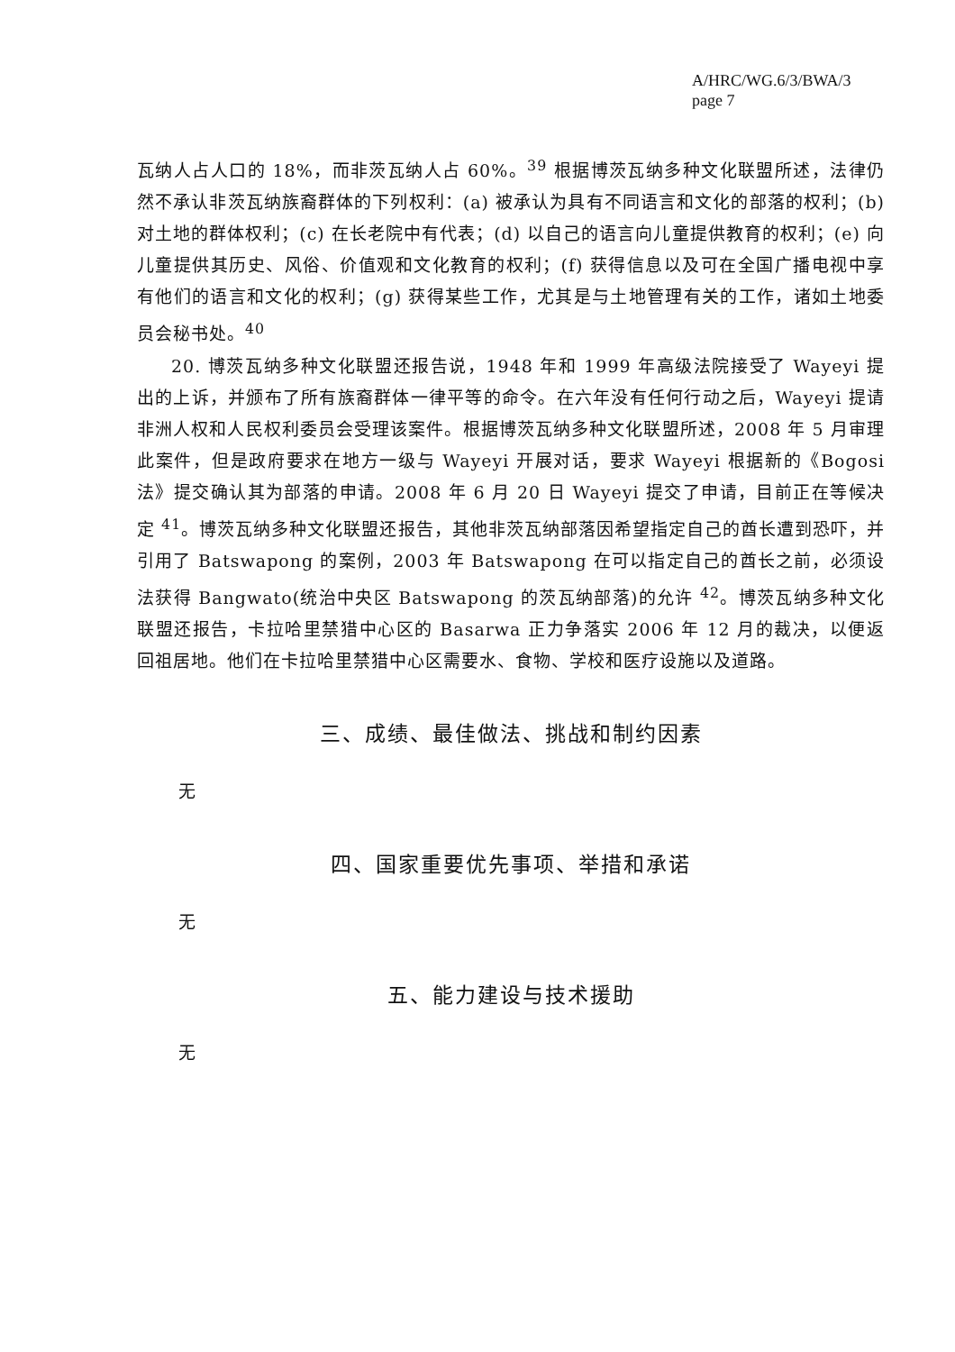A/HRC/WG.6/3/BWA/3
page 7
瓦纳人占人口的 18%，而非茨瓦纳人占 60%。<sup>39</sup> 根据博茨瓦纳多种文化联盟所述，法律仍然不承认非茨瓦纳族裔群体的下列权利：(a) 被承认为具有不同语言和文化的部落的权利；(b) 对土地的群体权利；(c) 在长老院中有代表；(d) 以自己的语言向儿童提供教育的权利；(e) 向儿童提供其历史、风俗、价值观和文化教育的权利；(f) 获得信息以及可在全国广播电视中享有他们的语言和文化的权利；(g) 获得某些工作，尤其是与土地管理有关的工作，诸如土地委员会秘书处。<sup>40</sup>
20. 博茨瓦纳多种文化联盟还报告说，1948 年和 1999 年高级法院接受了 Wayeyi 提出的上诉，并颁布了所有族裔群体一律平等的命令。在六年没有任何行动之后，Wayeyi 提请非洲人权和人民权利委员会受理该案件。根据博茨瓦纳多种文化联盟所述，2008 年 5 月审理此案件，但是政府要求在地方一级与 Wayeyi 开展对话，要求 Wayeyi 根据新的《Bogosi 法》提交确认其为部落的申请。2008 年 6 月 20 日 Wayeyi 提交了申请，目前正在等候决定 <sup>41</sup>。博茨瓦纳多种文化联盟还报告，其他非茨瓦纳部落因希望指定自己的酋长遭到恐吓，并引用了 Batswapong 的案例，2003 年 Batswapong 在可以指定自己的酋长之前，必须设法获得 Bangwato(统治中央区 Batswapong 的茨瓦纳部落)的允许 <sup>42</sup>。博茨瓦纳多种文化联盟还报告，卡拉哈里禁猎中心区的 Basarwa 正力争落实 2006 年 12 月的裁决，以便返回祖居地。他们在卡拉哈里禁猎中心区需要水、食物、学校和医疗设施以及道路。
三、成绩、最佳做法、挑战和制约因素
无
四、国家重要优先事项、举措和承诺
无
五、能力建设与技术援助
无